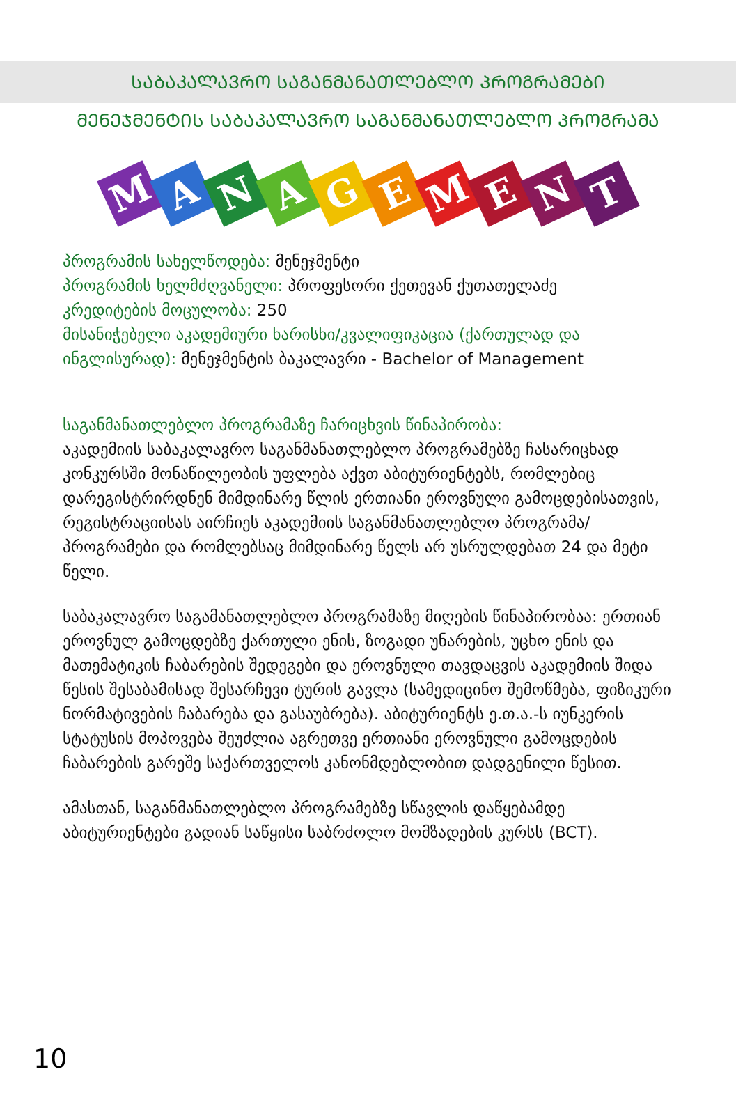ᲡᲐᲑᲐᲙᲐᲚᲐᲕᲠᲝ ᲡᲐᲒᲐᲜᲛᲐᲜᲐᲗᲚᲔᲑᲚᲝ ᲞᲠᲝᲒᲠᲐᲛᲔᲑᲘ
ᲛᲔᲜᲔᲯᲛᲔᲜᲢᲘᲡ ᲡᲐᲑᲐᲙᲐᲚᲐᲕᲠᲝ ᲡᲐᲒᲐᲜᲛᲐᲜᲐᲗᲚᲔᲑᲚᲝ ᲞᲠᲝᲒᲠᲐᲛᲐ
M
A
N
A
G
E
M
E
N
T
პროგრამის სახელწოდება: მენეჯმენტი
პროგრამის ხელმძღვანელი: პროფესორი ქეთევან ქუთათელაძე
კრედიტების მოცულობა: 250
მისანიჭებელი აკადემიური ხარისხი/კვალიფიკაცია (ქართულად და ინგლისურად): მენეჯმენტის ბაკალავრი - Bachelor of Management
საგანმანათლებლო პროგრამაზე ჩარიცხვის წინაპირობა:
აკადემიის საბაკალავრო საგანმანათლებლო პროგრამებზე ჩასარიცხად კონკურსში მონაწილეობის უფლება აქვთ აბიტურიენტებს, რომლებიც დარეგისტრირდნენ მიმდინარე წლის ერთიანი ეროვნული გამოცდებისათვის, რეგისტრაციისას აირჩიეს აკადემიის საგანმანათლებლო პროგრამა/პროგრამები და რომლებსაც მიმდინარე წელს არ უსრულდებათ 24 და მეტი წელი.
საბაკალავრო საგამანათლებლო პროგრამაზე მიღების წინაპირობაა: ერთიან ეროვნულ გამოცდებზე ქართული ენის, ზოგადი უნარების, უცხო ენის და მათემატიკის ჩაბარების შედეგები და ეროვნული თავდაცვის აკადემიის შიდა წესის შესაბამისად შესარჩევი ტურის გავლა (სამედიცინო შემოწმება, ფიზიკური ნორმატივების ჩაბარება და გასაუბრება). აბიტურიენტს ე.თ.ა.-ს იუნკერის სტატუსის მოპოვება შეუძლია აგრეთვე ერთიანი ეროვნული გამოცდების ჩაბარების გარეშე საქართველოს კანონმდებლობით დადგენილი წესით.
ამასთან, საგანმანათლებლო პროგრამებზე სწავლის დაწყებამდე აბიტურიენტები გადიან საწყისი საბრძოლო მომზადების კურსს (BCT).
10